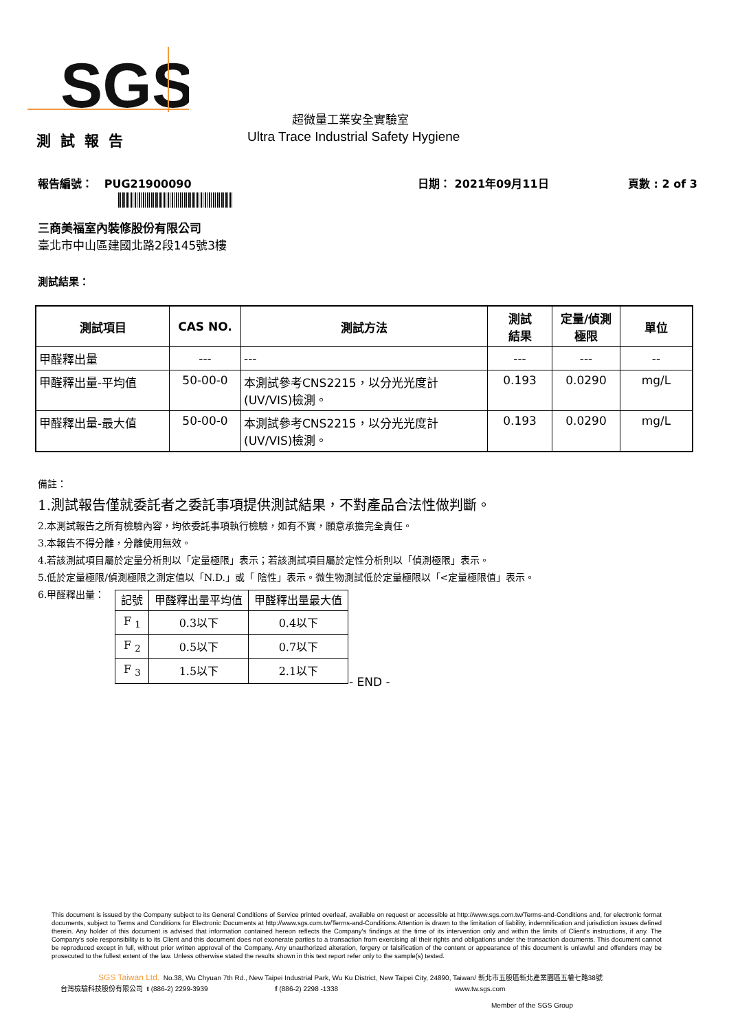SGS
超微量工業安全實驗室
測試報告
Ultra Trace Industrial Safety Hygiene
報告編號： PUG21900090 日期： 2021年09月11日 頁數 : 2 of 3
三商美福室內裝修股份有限公司
臺北市中山區建國北路2段145號3樓
測試結果：
| 測試項目 | CAS NO. | 測試方法 | 測試 結果 | 定量/偵測 極限 | 單位 |
| --- | --- | --- | --- | --- | --- |
| 甲醛釋出量 | --- | --- | --- | --- | -- |
| 甲醛釋出量-平均值 | 50-00-0 | 本測試參考CNS2215，以分光光度計 (UV/VIS)檢測。 | 0.193 | 0.0290 | mg/L |
| 甲醛釋出量-最大值 | 50-00-0 | 本測試參考CNS2215，以分光光度計 (UV/VIS)檢測。 | 0.193 | 0.0290 | mg/L |
備註：
1.測試報告僅就委託者之委託事項提供測試結果，不對產品合法性做判斷。
2.本測試報告之所有檢驗內容，均依委託事項執行檢驗，如有不實，願意承擔完全責任。
3.本報告不得分離，分離使用無效。
4.若該測試項目屬於定量分析則以「定量極限」表示；若該測試項目屬於定性分析則以「偵測極限」表示。
5.低於定量極限/偵測極限之測定值以「N.D.」或「 陰性」表示。微生物測試低於定量極限以「<定量極限值」表示。
6.甲醛釋出量：
| 記號 | 甲醛釋出量平均值 | 甲醛釋出量最大值 |
| --- | --- | --- |
| F <sub>1</sub> | 0.3以下 | 0.4以下 |
| F <sub>2</sub> | 0.5以下 | 0.7以下 |
| F <sub>3</sub> | 1.5以下 | 2.1以下 |
- END -
This document is issued by the Company subject to its General Conditions of Service printed overleaf, available on request or accessible at http://www.sgs.com.tw/Terms-and-Conditions and, for electronic format documents, subject to Terms and Conditions for Electronic Documents at http://www.sgs.com.tw/Terms-and-Conditions.Attention is drawn to the limitation of liability, indemnification and jurisdiction issues defined therein. Any holder of this document is advised that information contained hereon reflects the Company's findings at the time of its intervention only and within the limits of Client's instructions, if any. The Company's sole responsibility is to its Client and this document does not exonerate parties to a transaction from exercising all their rights and obligations under the transaction documents. This document cannot be reproduced except in full, without prior written approval of the Company. Any unauthorized alteration, forgery or falsification of the content or appearance of this document is unlawful and offenders may be prosecuted to the fullest extent of the law. Unless otherwise stated the results shown in this test report refer only to the sample(s) tested.
SGS Taiwan Ltd. No.38, Wu Chyuan 7th Rd., New Taipei Industrial Park, Wu Ku District, New Taipei City, 24890, Taiwan/ 新北市五股區新北產業園區五權七路38號
台灣檢驗科技股份有限公司 t (886-2) 2299-3939 f (886-2) 2298 -1338 www.tw.sgs.com
Member of the SGS Group